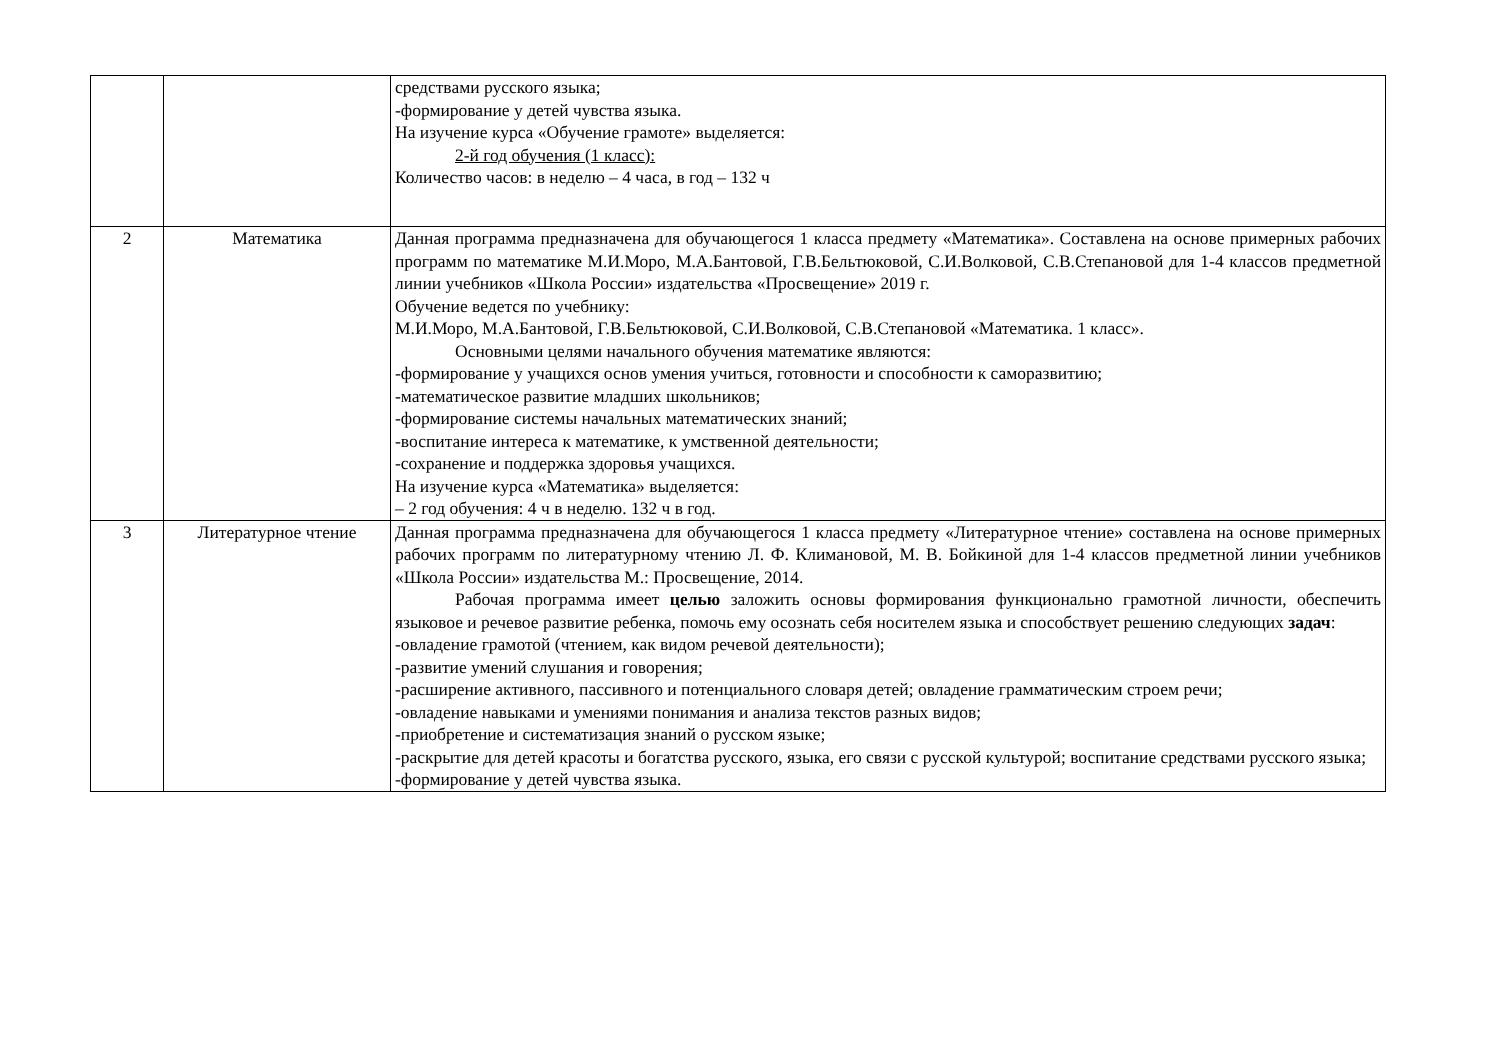| | | средствами русского языка; -формирование у детей чувства языка. На изучение курса «Обучение грамоте» выделяется: 2-й год обучения (1 класс): Количество часов: в неделю – 4 часа, в год – 132 ч |
| 2 | Математика | Данная программа предназначена для обучающегося 1 класса предмету «Математика». Составлена на основе примерных рабочих программ по математике М.И.Моро, М.А.Бантовой, Г.В.Бельтюковой, С.И.Волковой, С.В.Степановой для 1-4 классов предметной линии учебников «Школа России» издательства «Просвещение» 2019 г. Обучение ведется по учебнику: М.И.Моро, М.А.Бантовой, Г.В.Бельтюковой, С.И.Волковой, С.В.Степановой «Математика. 1 класс». Основными целями начального обучения математике являются: -формирование у учащихся основ умения учиться, готовности и способности к саморазвитию; -математическое развитие младших школьников; -формирование системы начальных математических знаний; -воспитание интереса к математике, к умственной деятельности; -сохранение и поддержка здоровья учащихся. На изучение курса «Математика» выделяется: – 2 год обучения: 4 ч в неделю. 132 ч в год. |
| 3 | Литературное чтение | Данная программа предназначена для обучающегося 1 класса предмету «Литературное чтение» составлена на основе примерных рабочих программ по литературному чтению Л. Ф. Климановой, М. В. Бойкиной для 1-4 классов предметной линии учебников «Школа России» издательства М.: Просвещение, 2014. Рабочая программа имеет целью заложить основы формирования функционально грамотной личности, обеспечить языковое и речевое развитие ребенка, помочь ему осознать себя носителем языка и способствует решению следующих задач : -овладение грамотой (чтением, как видом речевой деятельности); -развитие умений слушания и говорения; -расширение активного, пассивного и потенциального словаря детей; овладение грамматическим строем речи; -овладение навыками и умениями понимания и анализа текстов разных видов; -приобретение и систематизация знаний о русском языке; -раскрытие для детей красоты и богатства русского, языка, его связи с русской культурой; воспитание средствами русского языка; -формирование у детей чувства языка. |